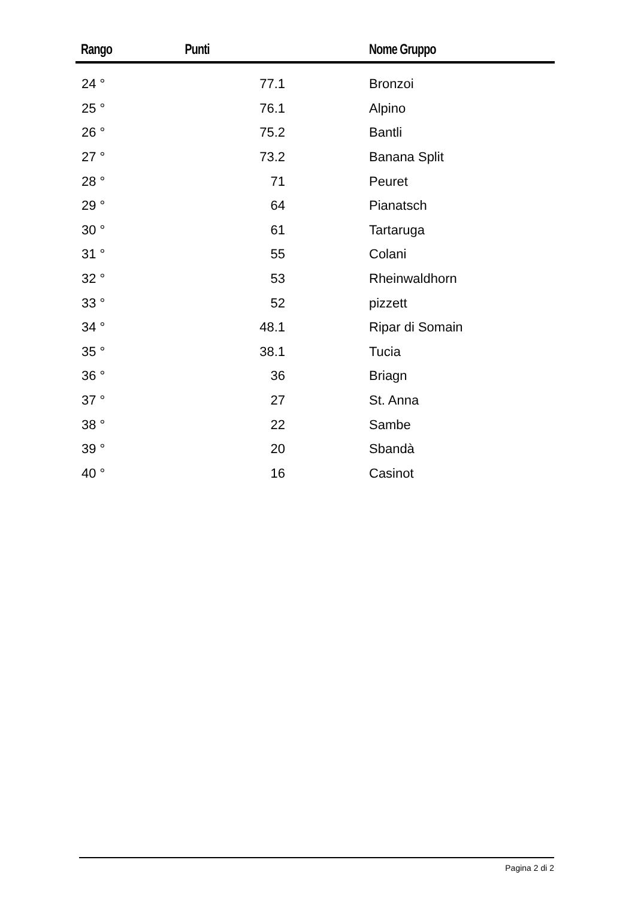| Rango | Punti | Nome Gruppo |
| --- | --- | --- |
| 24 ° | 77.1 | Bronzoi |
| 25 ° | 76.1 | Alpino |
| 26 ° | 75.2 | Bantli |
| 27 ° | 73.2 | Banana Split |
| 28 ° | 71 | Peuret |
| 29 ° | 64 | Pianatsch |
| 30 ° | 61 | Tartaruga |
| 31 ° | 55 | Colani |
| 32 ° | 53 | Rheinwaldhorn |
| 33 ° | 52 | pizzett |
| 34 ° | 48.1 | Ripar di Somain |
| 35 ° | 38.1 | Tucia |
| 36 ° | 36 | Briagn |
| 37 ° | 27 | St. Anna |
| 38 ° | 22 | Sambe |
| 39 ° | 20 | Sbandà |
| 40 ° | 16 | Casinot |
Pagina 2 di 2